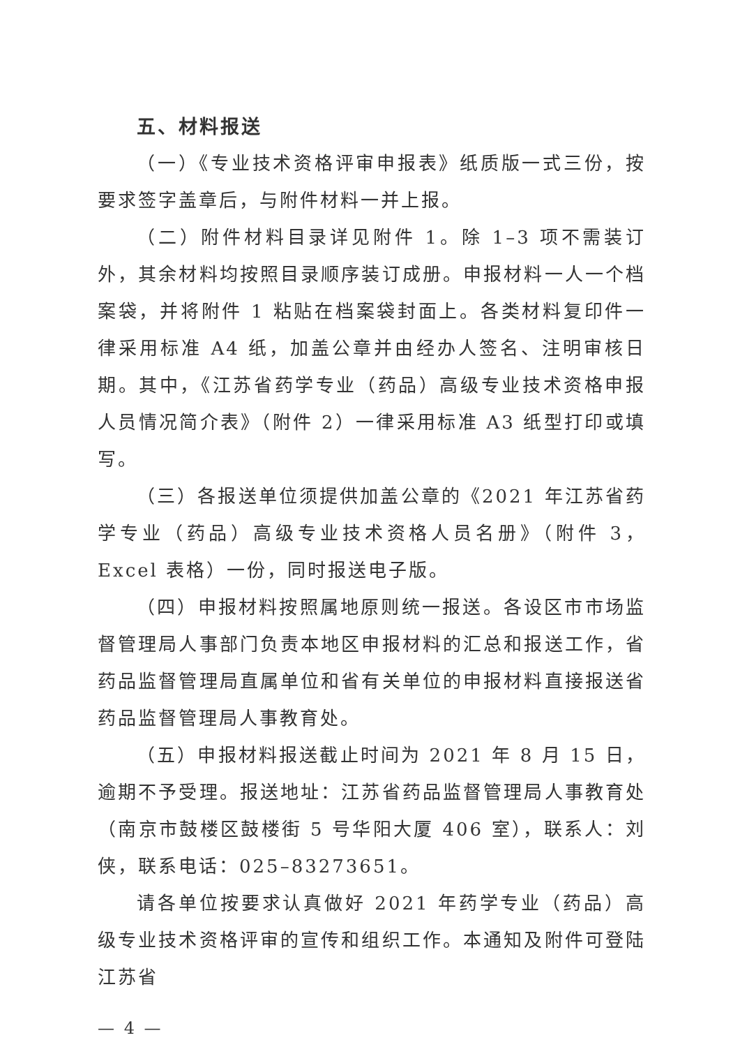五、材料报送
（一）《专业技术资格评审申报表》纸质版一式三份，按要求签字盖章后，与附件材料一并上报。
（二）附件材料目录详见附件 1。除 1–3 项不需装订外，其余材料均按照目录顺序装订成册。申报材料一人一个档案袋，并将附件 1 粘贴在档案袋封面上。各类材料复印件一律采用标准 A4 纸，加盖公章并由经办人签名、注明审核日期。其中，《江苏省药学专业（药品）高级专业技术资格申报人员情况简介表》（附件 2）一律采用标准 A3 纸型打印或填写。
（三）各报送单位须提供加盖公章的《2021 年江苏省药学专业（药品）高级专业技术资格人员名册》（附件 3，Excel 表格）一份，同时报送电子版。
（四）申报材料按照属地原则统一报送。各设区市市场监督管理局人事部门负责本地区申报材料的汇总和报送工作，省药品监督管理局直属单位和省有关单位的申报材料直接报送省药品监督管理局人事教育处。
（五）申报材料报送截止时间为 2021 年 8 月 15 日，逾期不予受理。报送地址：江苏省药品监督管理局人事教育处（南京市鼓楼区鼓楼街 5 号华阳大厦 406 室），联系人：刘侠，联系电话：025–83273651。
请各单位按要求认真做好 2021 年药学专业（药品）高级专业技术资格评审的宣传和组织工作。本通知及附件可登陆江苏省
— 4 —